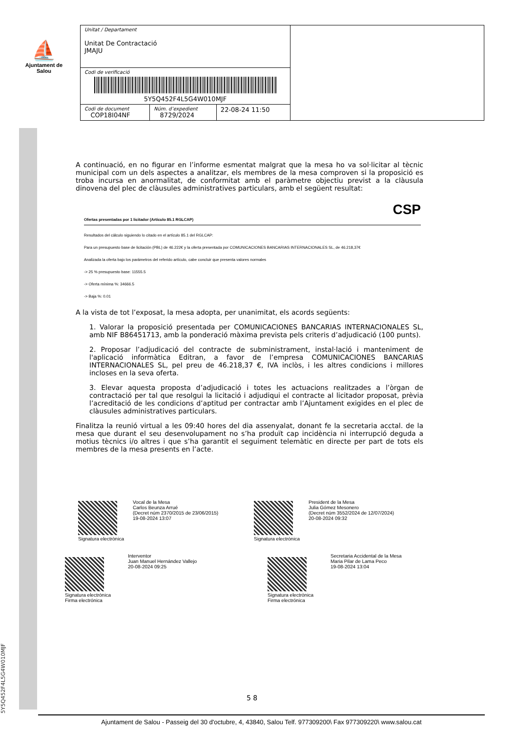⛵
Ajuntament de Salou
| Unitat / Departament Unitat De Contractació JMAJU | | | |
| Codi de verificació 5Y5Q452F4L5G4W010MJF | | | |
| Codi de document COP18I04NF | Núm. d’expedient 8729/2024 | 22-08-24 11:50 | |
A continuació, en no figurar en l’informe esmentat malgrat que la mesa ho va sol·licitar al tècnic municipal com un dels aspectes a analitzar, els membres de la mesa comproven si la proposició es troba incursa en anormalitat, de conformitat amb el paràmetre objectiu previst a la clàusula dinovena del plec de clàusules administratives particulars, amb el següent resultat:
CSP
Ofertas presentadas por 1 licitador (Artículo 85.1 RGLCAP)
Resultados del cálculo siguiendo lo citado en el artículo 85.1 del RGLCAP:
Para un presupuesto base de licitación (PBL) de 46.222€ y la oferta presentada por COMUNICACIONES BANCARIAS INTERNACIONALES SL, de 46.218,37€
Analizada la oferta bajo los parámetros del referido artículo, cabe concluir que presenta valores normales
-> 25 % presupuesto base: 11555.5
-> Oferta mínima %: 34666.5
-> Baja %: 0.01
A la vista de tot l’exposat, la mesa adopta, per unanimitat, els acords següents:
1. Valorar la proposició presentada per COMUNICACIONES BANCARIAS INTERNACIONALES SL, amb NIF B86451713, amb la ponderació màxima prevista pels criteris d’adjudicació (100 punts).
2. Proposar l’adjudicació del contracte de subministrament, instal·lació i manteniment de l'aplicació informàtica Editran, a favor de l’empresa COMUNICACIONES BANCARIAS INTERNACIONALES SL, pel preu de 46.218,37 €, IVA inclòs, i les altres condicions i millores incloses en la seva oferta.
3. Elevar aquesta proposta d’adjudicació i totes les actuacions realitzades a l’òrgan de contractació per tal que resolgui la licitació i adjudiqui el contracte al licitador proposat, prèvia l’acreditació de les condicions d’aptitud per contractar amb l’Ajuntament exigides en el plec de clàusules administratives particulars.
Finalitza la reunió virtual a les 09:40 hores del dia assenyalat, donant fe la secretaria acctal. de la mesa que durant el seu desenvolupament no s’ha produït cap incidència ni interrupció deguda a motius tècnics i/o altres i que s’ha garantit el seguiment telemàtic en directe per part de tots els membres de la mesa presents en l’acte.
Signatura electrònica
Vocal de la Mesa
Carlos Beunza Arrué
(Decret núm 2370/2015 de 23/06/2015)
19-08-2024 13:07
Signatura electrònica
President de la Mesa
Julia Gómez Mesonero
(Decret núm 3552/2024 de 12/07/2024)
20-08-2024 09:32
Signatura electrònica
Firma electrónica
Interventor
Juan Manuel Hernández Vallejo
20-08-2024 09:25
Signatura electrònica
Firma electrónica
Secretaria Accidental de la Mesa
Maria Pilar de Lama Peco
19-08-2024 13:04
5 8
Ajuntament de Salou - Passeig del 30 d'octubre, 4, 43840, Salou Telf. 977309200\ Fax 977309220\ www.salou.cat
5Y5Q452F4L5G4W010MJF